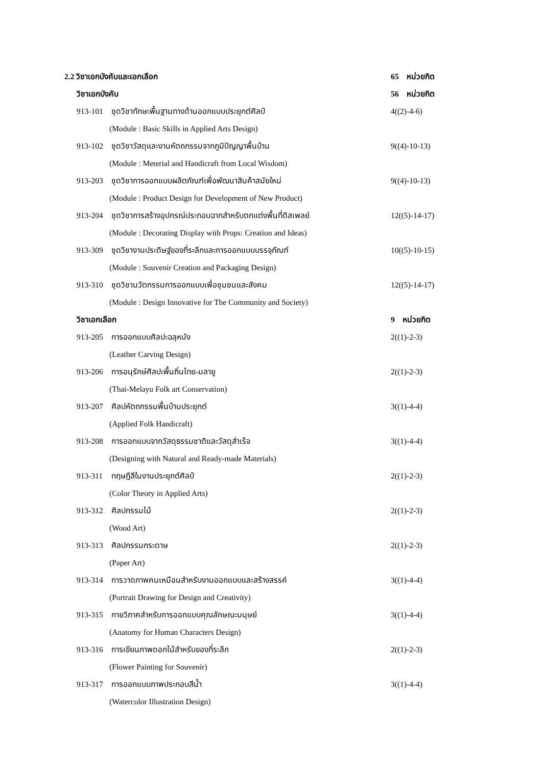2.2 วิชาเอกบังคับและเอกเลือก 65 หน่วยกิต
วิชาเอกบังคับ 56 หน่วยกิต
913-101 ชุดวิชาทักษะพื้นฐานทางด้านออกแบบประยุกต์ศิลป์ 4((2)-4-6)
(Module : Basic Skills in Applied Arts Design)
913-102 ชุดวิชาวัสดุและงานหัตถกรรมจากภูมิปัญญาพื้นบ้าน 9((4)-10-13)
(Module : Meterial and Handicraft from Local Wisdom)
913-203 ชุดวิชาการออกแบบผลิตภัณฑ์เพื่อพัฒนาสินค้าสมัยใหม่ 9((4)-10-13)
(Module : Product Design for Development of New Product)
913-204 ชุดวิชาการสร้างอุปกรณ์ประกอบฉากสำหรับตกแต่งพื้นที่ดิสเพลย์ 12((5)-14-17)
(Module : Decorating Display with Props: Creation and Ideas)
913-309 ชุดวิชางานประดิษฐ์ของที่ระลึกและการออกแบบบรรจุภัณฑ์ 10((5)-10-15)
(Module : Souvenir Creation and Packaging Design)
913-310 ชุดวิชานวัตกรรมการออกแบบเพื่อชุมชนและสังคม 12((5)-14-17)
(Module : Design Innovative for The Community and Society)
วิชาเอกเลือก 9 หน่วยกิต
913-205 การออกแบบศิลปะฉลุหนัง 2((1)-2-3)
(Leather Carving Design)
913-206 การอนุรักษ์ศิลปะพื้นถิ่นไทย-มลายู 2((1)-2-3)
(Thai-Melayu Folk art Conservation)
913-207 ศิลปหัตถกรรมพื้นบ้านประยุกต์ 3((1)-4-4)
(Applied Folk Handicraft)
913-208 การออกแบบจากวัสดุธรรมชาติและวัสดุสำเร็จ 3((1)-4-4)
(Designing with Natural and Ready-made Materials)
913-311 ทฤษฎีสีในงานประยุกต์ศิลป์ 2((1)-2-3)
(Color Theory in Applied Arts)
913-312 ศิลปกรรมไม้ 2((1)-2-3)
(Wood Art)
913-313 ศิลปกรรมกระดาษ 2((1)-2-3)
(Paper Art)
913-314 การวาดภาพคนเหมือนสำหรับงานออกแบบและสร้างสรรค์ 3((1)-4-4)
(Portrait Drawing for Design and Creativity)
913-315 กายวิภาคสำหรับการออกแบบคุณลักษณะมนุษย์ 3((1)-4-4)
(Anatomy for Human Characters Design)
913-316 การเขียนภาพดอกไม้สำหรับของที่ระลึก 2((1)-2-3)
(Flower Painting for Souvenir)
913-317 การออกแบบภาพประกอบสีน้ำ 3((1)-4-4)
(Watercolor Illustration Design)